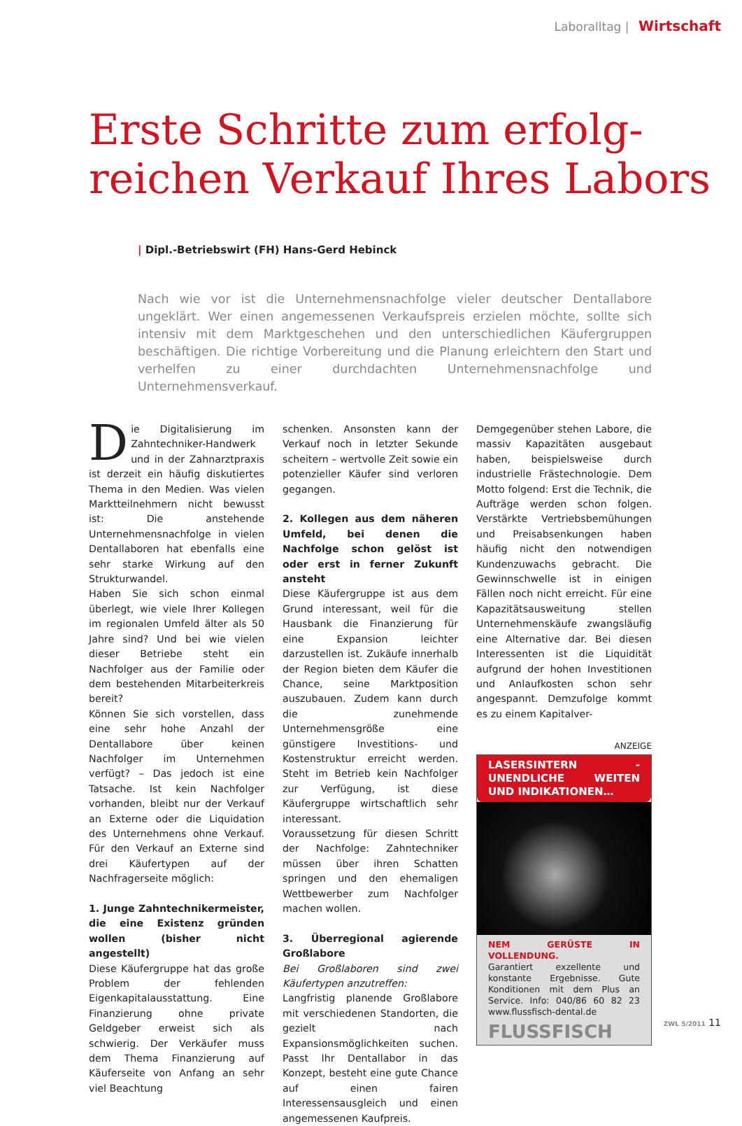Laboralltag | Wirtschaft
Erste Schritte zum erfolg­reichen Verkauf Ihres Labors
| Dipl.-Betriebswirt (FH) Hans-Gerd Hebinck
Nach wie vor ist die Unternehmensnachfolge vieler deutscher Dentallabore ungeklärt. Wer einen angemessenen Verkaufspreis erzielen möchte, sollte sich intensiv mit dem Marktgeschehen und den unterschiedlichen Käufergruppen beschäftigen. Die richtige Vorbereitung und die Planung erleichtern den Start und verhelfen zu einer durchdachten Unternehmensnachfolge und Unternehmensverkauf.
Die Digitalisierung im Zahntechniker-Handwerk und in der Zahnarztpraxis ist derzeit ein häufig diskutiertes Thema in den Medien. Was vielen Marktteilnehmern nicht bewusst ist: Die anstehende Unternehmensnachfolge in vielen Dentallaboren hat ebenfalls eine sehr starke Wirkung auf den Strukturwandel.
Haben Sie sich schon einmal überlegt, wie viele Ihrer Kollegen im regionalen Umfeld älter als 50 Jahre sind? Und bei wie vielen dieser Betriebe steht ein Nachfolger aus der Familie oder dem bestehenden Mitarbeiterkreis bereit?
Können Sie sich vorstellen, dass eine sehr hohe Anzahl der Dentallabore über keinen Nachfolger im Unternehmen verfügt? – Das jedoch ist eine Tatsache. Ist kein Nachfolger vorhanden, bleibt nur der Verkauf an Externe oder die Liquidation des Unternehmens ohne Verkauf. Für den Verkauf an Externe sind drei Käufertypen auf der Nachfragerseite möglich:
1. Junge Zahntechnikermeister, die eine Existenz gründen wollen (bisher nicht angestellt)
Diese Käufergruppe hat das große Problem der fehlenden Eigenkapitalausstattung. Eine Finanzierung ohne private Geldgeber erweist sich als schwierig. Der Verkäufer muss dem Thema Finanzierung auf Käuferseite von Anfang an sehr viel Beachtung
schenken. Ansonsten kann der Verkauf noch in letzter Sekunde scheitern – wertvolle Zeit sowie ein potenzieller Käufer sind verloren gegangen.
2. Kollegen aus dem näheren Umfeld, bei denen die Nachfolge schon gelöst ist oder erst in ferner Zukunft ansteht
Diese Käufergruppe ist aus dem Grund interessant, weil für die Hausbank die Finanzierung für eine Expansion leichter darzustellen ist. Zukäufe innerhalb der Region bieten dem Käufer die Chance, seine Marktposition auszubauen. Zudem kann durch die zunehmende Unternehmensgröße eine günstigere Investitions- und Kostenstruktur erreicht werden. Steht im Betrieb kein Nachfolger zur Verfügung, ist diese Käufergruppe wirtschaftlich sehr interessant.
Voraussetzung für diesen Schritt der Nachfolge: Zahntechniker müssen über ihren Schatten springen und den ehemaligen Wettbewerber zum Nachfolger machen wollen.
3. Überregional agierende Großlabore
Bei Großlaboren sind zwei Käufertypen anzutreffen:
Langfristig planende Großlabore mit verschiedenen Standorten, die gezielt nach Expansionsmöglichkeiten suchen. Passt Ihr Dentallabor in das Konzept, besteht eine gute Chance auf einen fairen Interessensausgleich und einen angemessenen Kaufpreis.
Demgegenüber stehen Labore, die massiv Kapazitäten ausgebaut haben, beispielsweise durch industrielle Frästechnologie. Dem Motto folgend: Erst die Technik, die Aufträge werden schon folgen. Verstärkte Vertriebsbemühungen und Preisabsenkungen haben häufig nicht den notwendigen Kundenzuwachs gebracht. Die Gewinnschwelle ist in einigen Fällen noch nicht erreicht. Für eine Kapazitätsausweitung stellen Unternehmenskäufe zwangsläufig eine Alternative dar. Bei diesen Interessenten ist die Liquidität aufgrund der hohen Investitionen und Anlaufkosten schon sehr angespannt. Demzufolge kommt es zu einem Kapitalver-
ANZEIGE
LASERSINTERN - UNENDLICHE WEITEN UND INDIKATIONEN…
NEM GERÜSTE IN VOLLENDUNG.
Garantiert exzellente und konstante Ergebnisse. Gute Konditionen mit dem Plus an Service. Info: 040/86 60 82 23 www.flussfisch-dental.de
FLUSSFISCH
ZWL 5/2011 11